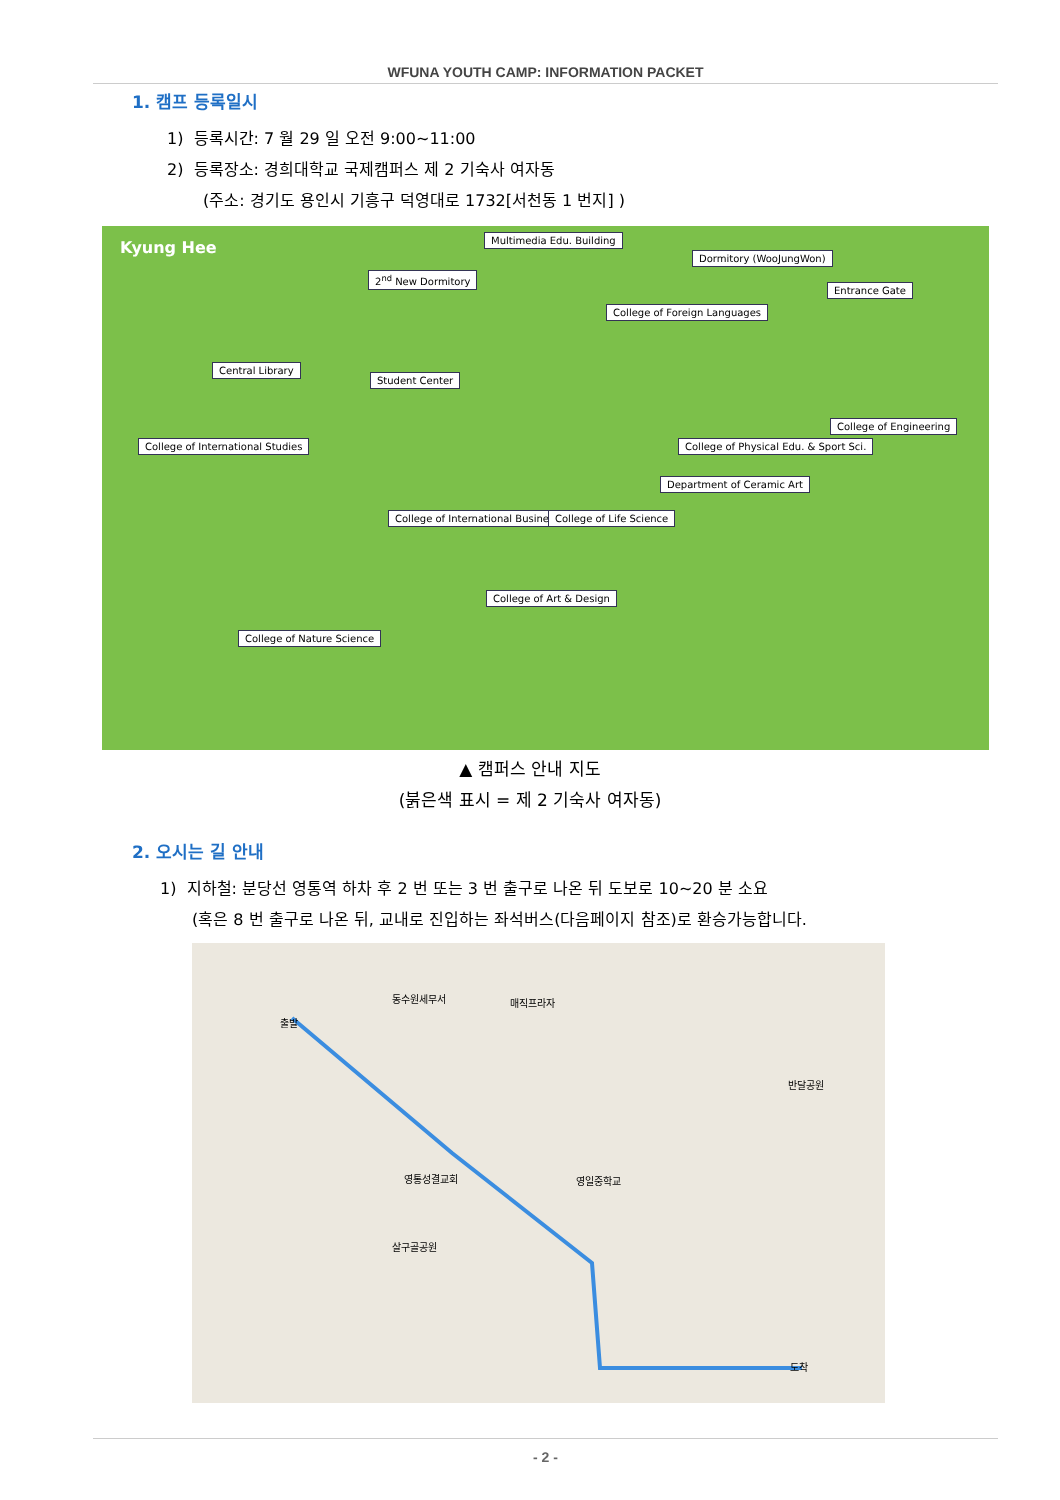WFUNA YOUTH CAMP: INFORMATION PACKET
1. 캠프 등록일시
1) 등록시간: 7 월 29 일 오전 9:00~11:00
2) 등록장소: 경희대학교 국제캠퍼스 제 2 기숙사 여자동
(주소: 경기도 용인시 기흥구 덕영대로 1732[서천동 1 번지] )
Kyung Hee Multimedia Edu. Building
Dormitory (WooJungWon)
2<sup>nd</sup> New Dormitory
Entrance Gate
College of Foreign Languages
Central Library
Student Center
College of Engineering
College of International Studies College of Physical Edu. & Sport Sci.
Department of Ceramic Art
College of International Business College of Life Science
College of Art & Design
College of Nature Science
▲ 캠퍼스 안내 지도
(붉은색 표시 = 제 2 기숙사 여자동)
2. 오시는 길 안내
1) 지하철: 분당선 영통역 하차 후 2 번 또는 3 번 출구로 나온 뒤 도보로 10~20 분 소요
(혹은 8 번 출구로 나온 뒤, 교내로 진입하는 좌석버스(다음페이지 참조)로 환승가능합니다.
동수원세무서 매직프라자
영통성결교회 영일중학교
살구골공원
반달공원
출발
도착
- 2 -